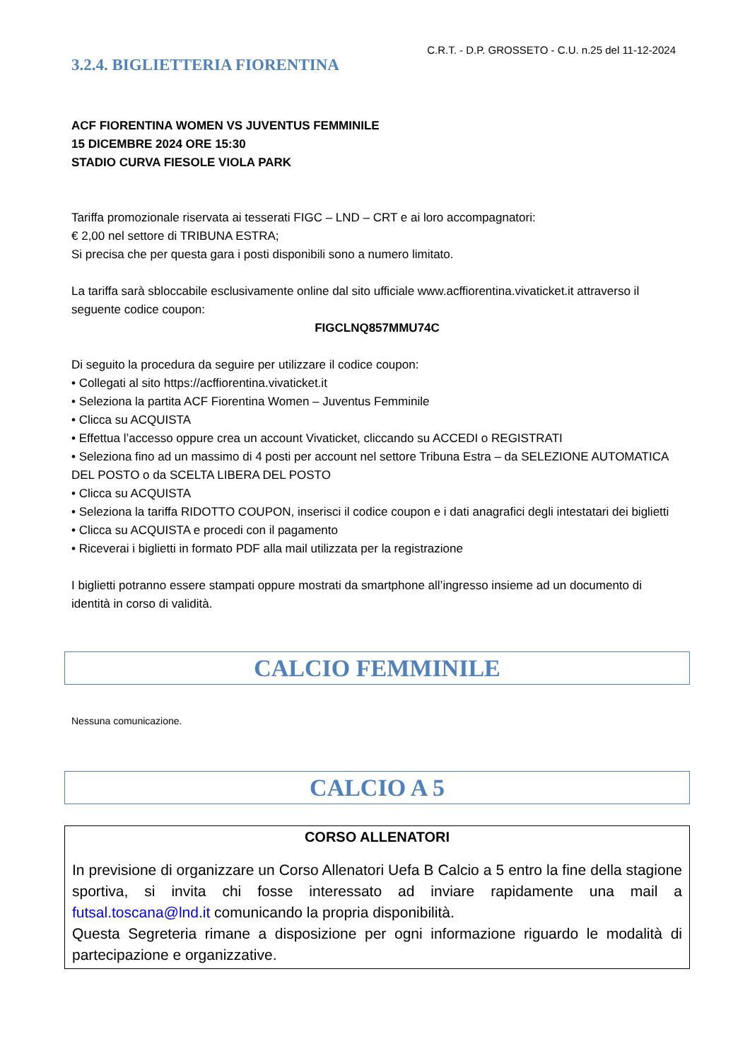C.R.T. - D.P. GROSSETO - C.U. n.25 del 11-12-2024
3.2.4. BIGLIETTERIA FIORENTINA
ACF FIORENTINA WOMEN VS JUVENTUS FEMMINILE
15 DICEMBRE 2024 ORE 15:30
STADIO CURVA FIESOLE VIOLA PARK
Tariffa promozionale riservata ai tesserati FIGC – LND – CRT e ai loro accompagnatori:
€ 2,00 nel settore di TRIBUNA ESTRA;
Si precisa che per questa gara i posti disponibili sono a numero limitato.
La tariffa sarà sbloccabile esclusivamente online dal sito ufficiale www.acffiorentina.vivaticket.it attraverso il seguente codice coupon:
FIGCLNQ857MMU74C
Di seguito la procedura da seguire per utilizzare il codice coupon:
• Collegati al sito https://acffiorentina.vivaticket.it
• Seleziona la partita ACF Fiorentina Women – Juventus Femminile
• Clicca su ACQUISTA
• Effettua l’accesso oppure crea un account Vivaticket, cliccando su ACCEDI o REGISTRATI
• Seleziona fino ad un massimo di 4 posti per account nel settore Tribuna Estra – da SELEZIONE AUTOMATICA DEL POSTO o da SCELTA LIBERA DEL POSTO
• Clicca su ACQUISTA
• Seleziona la tariffa RIDOTTO COUPON, inserisci il codice coupon e i dati anagrafici degli intestatari dei biglietti
• Clicca su ACQUISTA e procedi con il pagamento
• Riceverai i biglietti in formato PDF alla mail utilizzata per la registrazione
I biglietti potranno essere stampati oppure mostrati da smartphone all’ingresso insieme ad un documento di identità in corso di validità.
CALCIO FEMMINILE
Nessuna comunicazione.
CALCIO A 5
CORSO ALLENATORI
In previsione di organizzare un Corso Allenatori Uefa B Calcio a 5 entro la fine della stagione sportiva, si invita chi fosse interessato ad inviare rapidamente una mail a futsal.toscana@lnd.it comunicando la propria disponibilità.
Questa Segreteria rimane a disposizione per ogni informazione riguardo le modalità di partecipazione e organizzative.